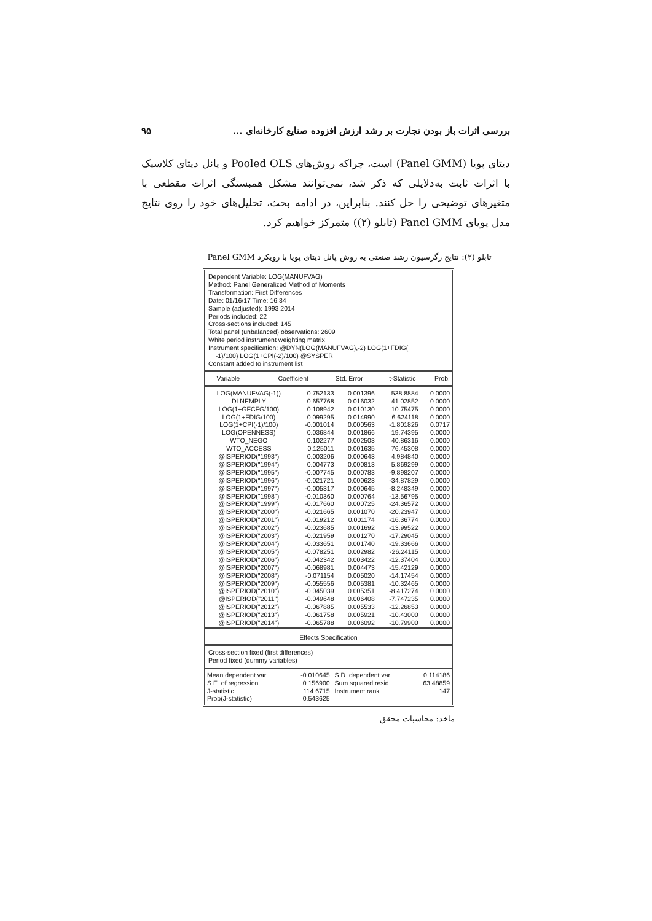بررسی اثرات باز بودن تجارت بر رشد ارزش افزوده صنایع کارخانه‌ای ... ۹۵
دیتای پویا (Panel GMM) است، چراکه روش‌های Pooled OLS و پانل دیتای کلاسیک با اثرات ثابت به‌دلایلی که ذکر شد، نمی‌توانند مشکل همبستگی اثرات مقطعی با متغیرهای توضیحی را حل کنند. بنابراین، در ادامه بحث، تحلیل‌های خود را روی نتایج مدل پویای Panel GMM (تابلو (۲)) متمرکز خواهیم کرد.
تابلو (۲): نتایج رگرسیون رشد صنعتی به روش پانل دیتای پویا با رویکرد Panel GMM
Dependent Variable: LOG(MANUFVAG)
Method: Panel Generalized Method of Moments
Transformation: First Differences
Date: 01/16/17 Time: 16:34
Sample (adjusted): 1993 2014
Periods included: 22
Cross-sections included: 145
Total panel (unbalanced) observations: 2609
White period instrument weighting matrix
Instrument specification: @DYN(LOG(MANUFVAG),-2) LOG(1+FDIG(
-1)/100) LOG(1+CPI(-2)/100) @SYSPER
Constant added to instrument list
| Variable | Coefficient | Std. Error | t-Statistic | Prob. |
| --- | --- | --- | --- | --- |
| LOG(MANUFVAG(-1)) | 0.752133 | 0.001396 | 538.8884 | 0.0000 |
| DLNEMPLY | 0.657768 | 0.016032 | 41.02852 | 0.0000 |
| LOG(1+GFCFG/100) | 0.108942 | 0.010130 | 10.75475 | 0.0000 |
| LOG(1+FDIG/100) | 0.099295 | 0.014990 | 6.624118 | 0.0000 |
| LOG(1+CPI(-1)/100) | -0.001014 | 0.000563 | -1.801826 | 0.0717 |
| LOG(OPENNESS) | 0.036844 | 0.001866 | 19.74395 | 0.0000 |
| WTO_NEGO | 0.102277 | 0.002503 | 40.86316 | 0.0000 |
| WTO_ACCESS | 0.125011 | 0.001635 | 76.45308 | 0.0000 |
| @ISPERIOD("1993") | 0.003206 | 0.000643 | 4.984840 | 0.0000 |
| @ISPERIOD("1994") | 0.004773 | 0.000813 | 5.869299 | 0.0000 |
| @ISPERIOD("1995") | -0.007745 | 0.000783 | -9.898207 | 0.0000 |
| @ISPERIOD("1996") | -0.021721 | 0.000623 | -34.87829 | 0.0000 |
| @ISPERIOD("1997") | -0.005317 | 0.000645 | -8.248349 | 0.0000 |
| @ISPERIOD("1998") | -0.010360 | 0.000764 | -13.56795 | 0.0000 |
| @ISPERIOD("1999") | -0.017660 | 0.000725 | -24.36572 | 0.0000 |
| @ISPERIOD("2000") | -0.021665 | 0.001070 | -20.23947 | 0.0000 |
| @ISPERIOD("2001") | -0.019212 | 0.001174 | -16.36774 | 0.0000 |
| @ISPERIOD("2002") | -0.023685 | 0.001692 | -13.99522 | 0.0000 |
| @ISPERIOD("2003") | -0.021959 | 0.001270 | -17.29045 | 0.0000 |
| @ISPERIOD("2004") | -0.033651 | 0.001740 | -19.33666 | 0.0000 |
| @ISPERIOD("2005") | -0.078251 | 0.002982 | -26.24115 | 0.0000 |
| @ISPERIOD("2006") | -0.042342 | 0.003422 | -12.37404 | 0.0000 |
| @ISPERIOD("2007") | -0.068981 | 0.004473 | -15.42129 | 0.0000 |
| @ISPERIOD("2008") | -0.071154 | 0.005020 | -14.17454 | 0.0000 |
| @ISPERIOD("2009") | -0.055556 | 0.005381 | -10.32465 | 0.0000 |
| @ISPERIOD("2010") | -0.045039 | 0.005351 | -8.417274 | 0.0000 |
| @ISPERIOD("2011") | -0.049648 | 0.006408 | -7.747235 | 0.0000 |
| @ISPERIOD("2012") | -0.067885 | 0.005533 | -12.26853 | 0.0000 |
| @ISPERIOD("2013") | -0.061758 | 0.005921 | -10.43000 | 0.0000 |
| @ISPERIOD("2014") | -0.065788 | 0.006092 | -10.79900 | 0.0000 |
Effects Specification
Cross-section fixed (first differences)
Period fixed (dummy variables)
| Mean dependent var | -0.010645 | S.D. dependent var | 0.114186 |
| S.E. of regression | 0.156900 | Sum squared resid | 63.48859 |
| J-statistic | 114.6715 | Instrument rank | 147 |
| Prob(J-statistic) | 0.543625 | | |
ماخذ: محاسبات محقق